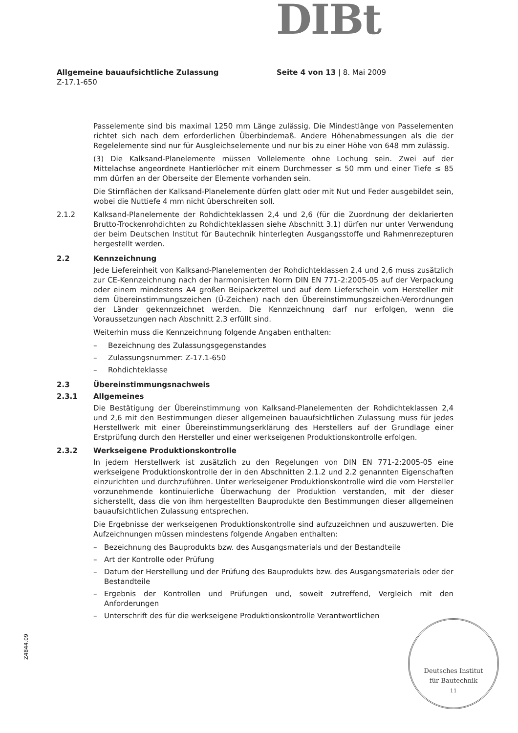DIBt
Allgemeine bauaufsichtliche Zulassung Seite 4 von 13 | 8. Mai 2009
Z-17.1-650
Passelemente sind bis maximal 1250 mm Länge zulässig. Die Mindestlänge von Passelementen richtet sich nach dem erforderlichen Überbindemaß. Andere Höhenabmessungen als die der Regelelemente sind nur für Ausgleichselemente und nur bis zu einer Höhe von 648 mm zulässig.
(3) Die Kalksand-Planelemente müssen Vollelemente ohne Lochung sein. Zwei auf der Mittelachse angeordnete Hantierlöcher mit einem Durchmesser ≤ 50 mm und einer Tiefe ≤ 85 mm dürfen an der Oberseite der Elemente vorhanden sein.
Die Stirnflächen der Kalksand-Planelemente dürfen glatt oder mit Nut und Feder ausgebildet sein, wobei die Nuttiefe 4 mm nicht überschreiten soll.
2.1.2 Kalksand-Planelemente der Rohdichteklassen 2,4 und 2,6 (für die Zuordnung der deklarierten Brutto-Trockenrohdichten zu Rohdichteklassen siehe Abschnitt 3.1) dürfen nur unter Verwendung der beim Deutschen Institut für Bautechnik hinterlegten Ausgangsstoffe und Rahmenrezepturen hergestellt werden.
2.2 Kennzeichnung
Jede Liefereinheit von Kalksand-Planelementen der Rohdichteklassen 2,4 und 2,6 muss zusätzlich zur CE-Kennzeichnung nach der harmonisierten Norm DIN EN 771-2:2005-05 auf der Verpackung oder einem mindestens A4 großen Beipackzettel und auf dem Lieferschein vom Hersteller mit dem Übereinstimmungszeichen (Ü-Zeichen) nach den Übereinstimmungszeichen-Verordnungen der Länder gekennzeichnet werden. Die Kennzeichnung darf nur erfolgen, wenn die Voraussetzungen nach Abschnitt 2.3 erfüllt sind.
Weiterhin muss die Kennzeichnung folgende Angaben enthalten:
– Bezeichnung des Zulassungsgegenstandes
– Zulassungsnummer: Z-17.1-650
– Rohdichteklasse
2.3 Übereinstimmungsnachweis
2.3.1 Allgemeines
Die Bestätigung der Übereinstimmung von Kalksand-Planelementen der Rohdichteklassen 2,4 und 2,6 mit den Bestimmungen dieser allgemeinen bauaufsichtlichen Zulassung muss für jedes Herstellwerk mit einer Übereinstimmungserklärung des Herstellers auf der Grundlage einer Erstprüfung durch den Hersteller und einer werkseigenen Produktionskontrolle erfolgen.
2.3.2 Werkseigene Produktionskontrolle
In jedem Herstellwerk ist zusätzlich zu den Regelungen von DIN EN 771-2:2005-05 eine werkseigene Produktionskontrolle der in den Abschnitten 2.1.2 und 2.2 genannten Eigenschaften einzurichten und durchzuführen. Unter werkseigener Produktionskontrolle wird die vom Hersteller vorzunehmende kontinuierliche Überwachung der Produktion verstanden, mit der dieser sicherstellt, dass die von ihm hergestellten Bauprodukte den Bestimmungen dieser allgemeinen bauaufsichtlichen Zulassung entsprechen.
Die Ergebnisse der werkseigenen Produktionskontrolle sind aufzuzeichnen und auszuwerten. Die Aufzeichnungen müssen mindestens folgende Angaben enthalten:
– Bezeichnung des Bauprodukts bzw. des Ausgangsmaterials und der Bestandteile
– Art der Kontrolle oder Prüfung
– Datum der Herstellung und der Prüfung des Bauprodukts bzw. des Ausgangsmaterials oder der Bestandteile
– Ergebnis der Kontrollen und Prüfungen und, soweit zutreffend, Vergleich mit den Anforderungen
– Unterschrift des für die werkseigene Produktionskontrolle Verantwortlichen
Deutsches Institut
für Bautechnik
11
Z4844.09